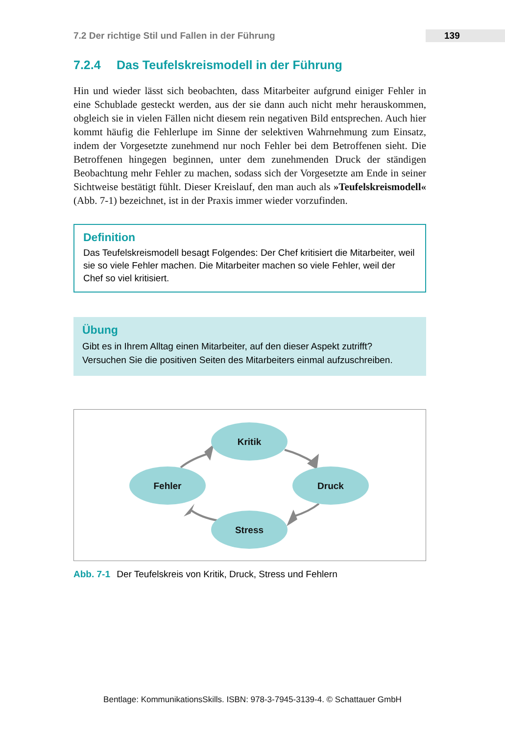7.2 Der richtige Stil und Fallen in der Führung 139
7.2.4 Das Teufelskreismodell in der Führung
Hin und wieder lässt sich beobachten, dass Mitarbeiter aufgrund einiger Fehler in eine Schublade gesteckt werden, aus der sie dann auch nicht mehr herauskommen, obgleich sie in vielen Fällen nicht diesem rein negativen Bild entsprechen. Auch hier kommt häufig die Fehlerlupe im Sinne der selektiven Wahrnehmung zum Einsatz, indem der Vorgesetzte zunehmend nur noch Fehler bei dem Betroffenen sieht. Die Betroffenen hingegen beginnen, unter dem zunehmenden Druck der ständigen Beobachtung mehr Fehler zu machen, sodass sich der Vorgesetzte am Ende in seiner Sichtweise bestätigt fühlt. Dieser Kreislauf, den man auch als »Teufelskreismodell« (Abb. 7-1) bezeichnet, ist in der Praxis immer wieder vorzufinden.
Definition
Das Teufelskreismodell besagt Folgendes: Der Chef kritisiert die Mitarbeiter, weil sie so viele Fehler machen. Die Mitarbeiter machen so viele Fehler, weil der Chef so viel kritisiert.
Übung
Gibt es in Ihrem Alltag einen Mitarbeiter, auf den dieser Aspekt zutrifft? Versuchen Sie die positiven Seiten des Mitarbeiters einmal aufzuschreiben.
Kritik
Fehler
Druck
Stress
Abb. 7-1 Der Teufelskreis von Kritik, Druck, Stress und Fehlern
Bentlage: KommunikationsSkills. ISBN: 978-3-7945-3139-4. © Schattauer GmbH